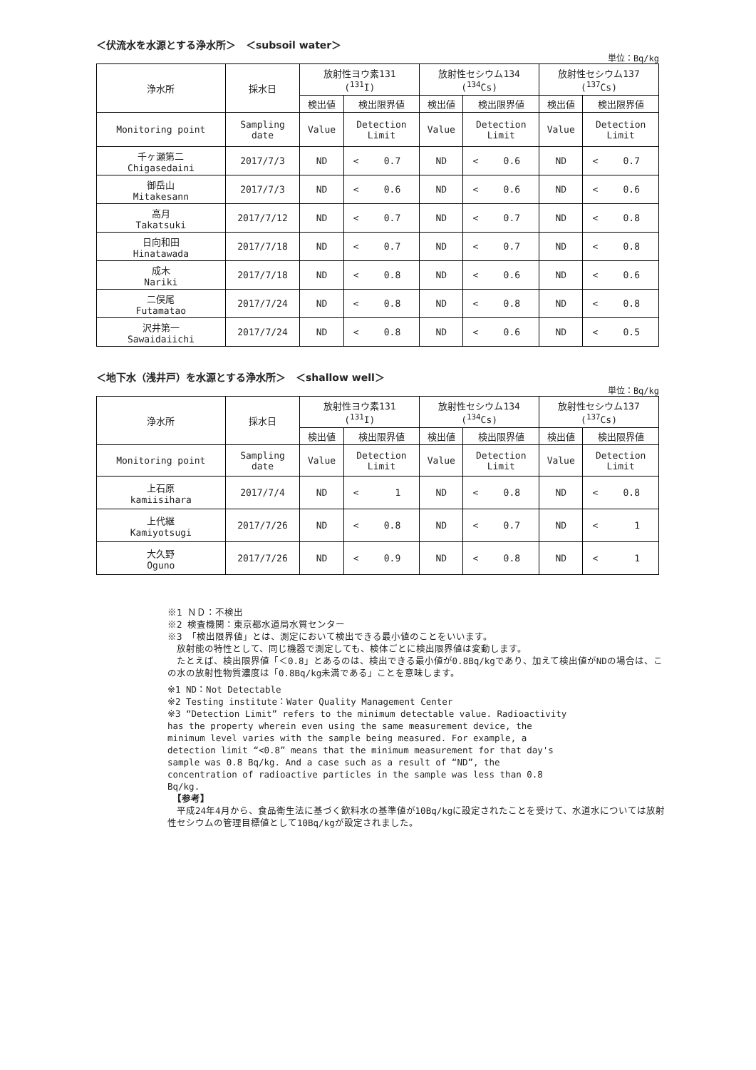＜伏流水を水源とする浄水所＞　＜subsoil water＞
単位：Bq/kg
| 浄水所 | 採水日 | 放射性ヨウ素131 (<sup>131</sup>I) | | | 放射性セシウム134 (<sup>134</sup>Cs) | | | 放射性セシウム137 (<sup>137</sup>Cs) | | |
| --- | --- | --- | --- | --- | --- | --- | --- | --- | --- | --- |
| | | 検出値 | 検出限界値 | | 検出値 | 検出限界値 | | 検出値 | 検出限界値 | |
| Monitoring point | Sampling date | Value | Detection Limit | | Value | Detection Limit | | Value | Detection Limit | |
| 千ヶ瀬第二 Chigasedaini | 2017/7/3 | ND | < | 0.7 | ND | < | 0.6 | ND | < | 0.7 |
| 御岳山 Mitakesann | 2017/7/3 | ND | < | 0.6 | ND | < | 0.6 | ND | < | 0.6 |
| 高月 Takatsuki | 2017/7/12 | ND | < | 0.7 | ND | < | 0.7 | ND | < | 0.8 |
| 日向和田 Hinatawada | 2017/7/18 | ND | < | 0.7 | ND | < | 0.7 | ND | < | 0.8 |
| 成木 Nariki | 2017/7/18 | ND | < | 0.8 | ND | < | 0.6 | ND | < | 0.6 |
| 二俣尾 Futamatao | 2017/7/24 | ND | < | 0.8 | ND | < | 0.8 | ND | < | 0.8 |
| 沢井第一 Sawaidaiichi | 2017/7/24 | ND | < | 0.8 | ND | < | 0.6 | ND | < | 0.5 |
＜地下水（浅井戸）を水源とする浄水所＞　＜shallow well＞
単位：Bq/kg
| 浄水所 | 採水日 | 放射性ヨウ素131 (<sup>131</sup>I) | | | 放射性セシウム134 (<sup>134</sup>Cs) | | | 放射性セシウム137 (<sup>137</sup>Cs) | | |
| --- | --- | --- | --- | --- | --- | --- | --- | --- | --- | --- |
| | | 検出値 | 検出限界値 | | 検出値 | 検出限界値 | | 検出値 | 検出限界値 | |
| Monitoring point | Sampling date | Value | Detection Limit | | Value | Detection Limit | | Value | Detection Limit | |
| 上石原 kamiisihara | 2017/7/4 | ND | < | 1 | ND | < | 0.8 | ND | < | 0.8 |
| 上代継 Kamiyotsugi | 2017/7/26 | ND | < | 0.8 | ND | < | 0.7 | ND | < | 1 |
| 大久野 Oguno | 2017/7/26 | ND | < | 0.9 | ND | < | 0.8 | ND | < | 1 |
※1 ＮＤ：不検出
※2 検査機関：東京都水道局水質センター
※3 「検出限界値」とは、測定において検出できる最小値のことをいいます。
　放射能の特性として、同じ機器で測定しても、検体ごとに検出限界値は変動します。
　たとえば、検出限界値「＜0.8」とあるのは、検出できる最小値が0.8Bq/kgであり、加えて検出値がNDの場合は、この水の放射性物質濃度は「0.8Bq/kg未満である」ことを意味します。
※1 ND：Not Detectable
※2 Testing institute：Water Quality Management Center
※3 “Detection Limit” refers to the minimum detectable value. Radioactivity has the property wherein even using the same measurement device, the minimum level varies with the sample being measured. For example, a detection limit “<0.8” means that the minimum measurement for that day's sample was 0.8 Bq/kg. And a case such as a result of “ND”, the concentration of radioactive particles in the sample was less than 0.8 Bq/kg.
　【参考】
　平成24年4月から、食品衛生法に基づく飲料水の基準値が10Bq/kgに設定されたことを受けて、水道水については放射性セシウムの管理目標値として10Bq/kgが設定されました。